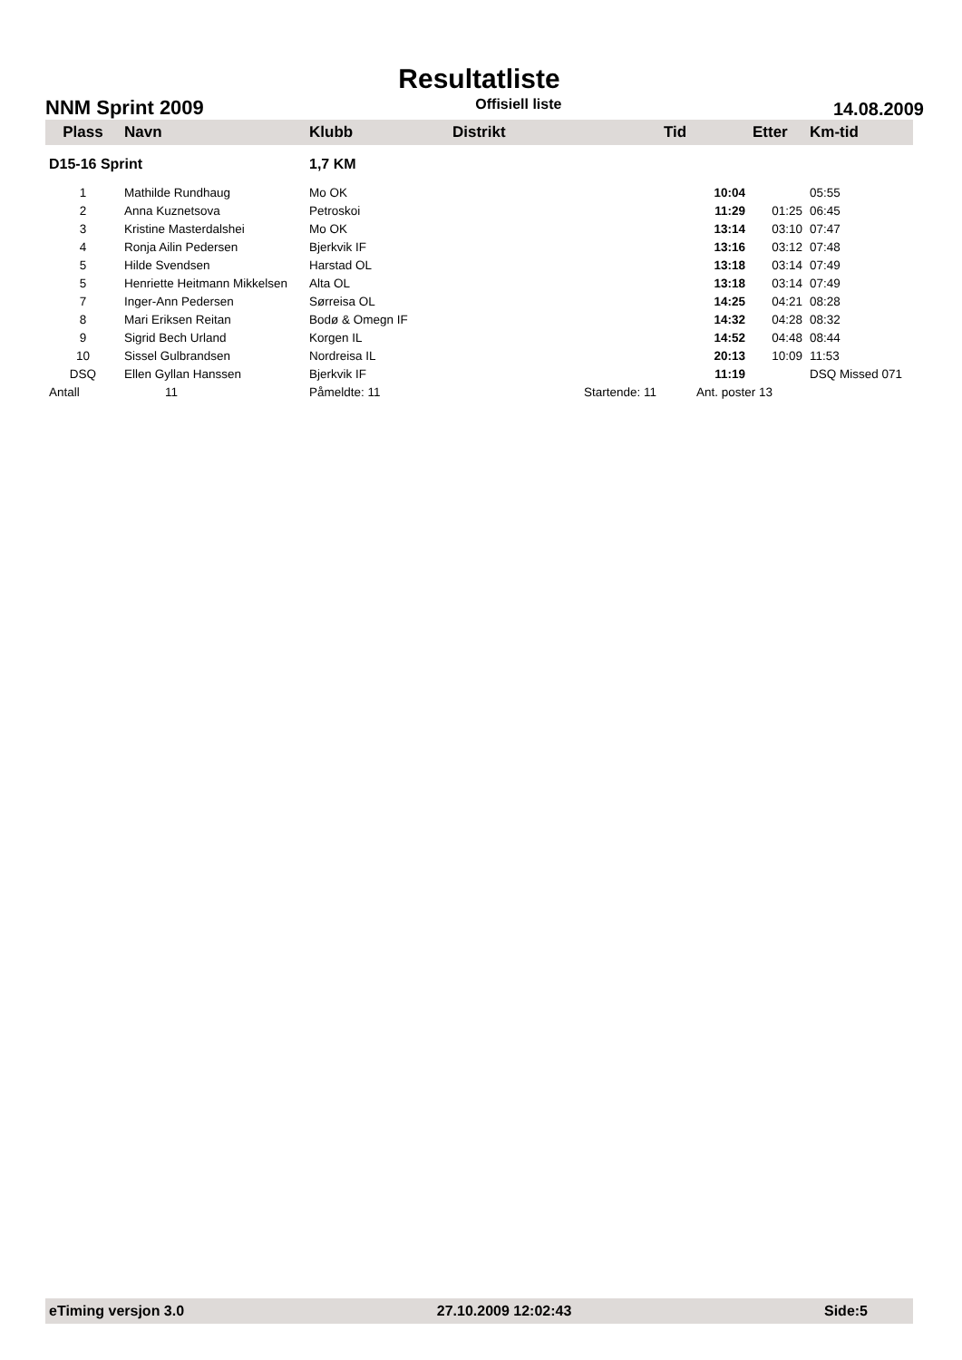Resultatliste
NNM Sprint 2009 Offisiell liste 14.08.2009
| Plass | Navn | Klubb | Distrikt | Tid | Etter | Km-tid |
| --- | --- | --- | --- | --- | --- | --- |
| D15-16 Sprint | | 1,7 KM | | | | |
| 1 | Mathilde Rundhaug | Mo OK | | 10:04 | | 05:55 |
| 2 | Anna Kuznetsova | Petroskoi | | 11:29 | 01:25 | 06:45 |
| 3 | Kristine Masterdalshei | Mo OK | | 13:14 | 03:10 | 07:47 |
| 4 | Ronja Ailin Pedersen | Bjerkvik IF | | 13:16 | 03:12 | 07:48 |
| 5 | Hilde Svendsen | Harstad OL | | 13:18 | 03:14 | 07:49 |
| 5 | Henriette Heitmann Mikkelsen | Alta OL | | 13:18 | 03:14 | 07:49 |
| 7 | Inger-Ann Pedersen | Sørreisa OL | | 14:25 | 04:21 | 08:28 |
| 8 | Mari Eriksen Reitan | Bodø & Omegn IF | | 14:32 | 04:28 | 08:32 |
| 9 | Sigrid Bech Urland | Korgen IL | | 14:52 | 04:48 | 08:44 |
| 10 | Sissel Gulbrandsen | Nordreisa IL | | 20:13 | 10:09 | 11:53 |
| DSQ | Ellen Gyllan Hanssen | Bjerkvik IF | | 11:19 | | DSQ Missed 071 |
| Antall | 11 | Påmeldte: 11 | Startende: 11 | Ant. poster 13 | | |
eTiming versjon 3.0 27.10.2009 12:02:43 Side:5